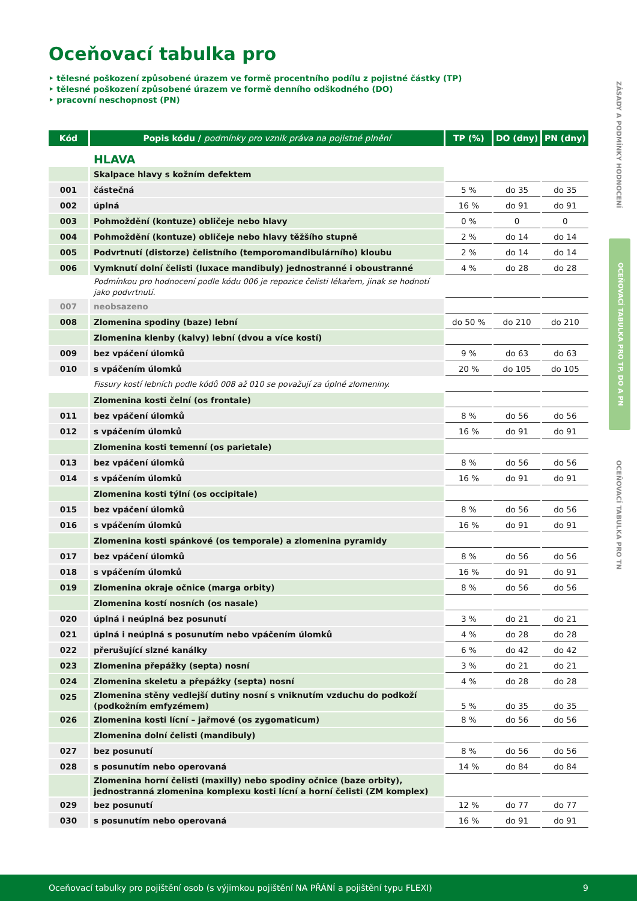Oceňovací tabulka pro
‣ tělesné poškození způsobené úrazem ve formě procentního podílu z pojistné částky (TP)
‣ tělesné poškození způsobené úrazem ve formě denního odškodného (DO)
‣ pracovní neschopnost (PN)
| Kód | Popis kódu / podmínky pro vznik práva na pojistné plnění | TP (%) | DO (dny) | PN (dny) |
| --- | --- | --- | --- | --- |
| | HLAVA | | | |
| | Skalpace hlavy s kožním defektem | | | |
| 001 | částečná | 5 % | do 35 | do 35 |
| 002 | úplná | 16 % | do 91 | do 91 |
| 003 | Pohmoždění (kontuze) obličeje nebo hlavy | 0 % | 0 | 0 |
| 004 | Pohmoždění (kontuze) obličeje nebo hlavy těžšího stupně | 2 % | do 14 | do 14 |
| 005 | Podvrtnutí (distorze) čelistního (temporomandibulárního) kloubu | 2 % | do 14 | do 14 |
| 006 | Vymknutí dolní čelisti (luxace mandibuly) jednostranné i oboustranné | 4 % | do 28 | do 28 |
| | Podmínkou pro hodnocení podle kódu 006 je repozice čelisti lékařem, jinak se hodnotí jako podvrtnutí. | | | |
| 007 | neobsazeno | | | |
| 008 | Zlomenina spodiny (baze) lební | do 50 % | do 210 | do 210 |
| | Zlomenina klenby (kalvy) lební (dvou a více kostí) | | | |
| 009 | bez vpáčení úlomků | 9 % | do 63 | do 63 |
| 010 | s vpáčením úlomků | 20 % | do 105 | do 105 |
| | Fissury kostí lebních podle kódů 008 až 010 se považují za úplné zlomeniny. | | | |
| | Zlomenina kosti čelní (os frontale) | | | |
| 011 | bez vpáčení úlomků | 8 % | do 56 | do 56 |
| 012 | s vpáčením úlomků | 16 % | do 91 | do 91 |
| | Zlomenina kosti temenní (os parietale) | | | |
| 013 | bez vpáčení úlomků | 8 % | do 56 | do 56 |
| 014 | s vpáčením úlomků | 16 % | do 91 | do 91 |
| | Zlomenina kosti týlní (os occipitale) | | | |
| 015 | bez vpáčení úlomků | 8 % | do 56 | do 56 |
| 016 | s vpáčením úlomků | 16 % | do 91 | do 91 |
| | Zlomenina kosti spánkové (os temporale) a zlomenina pyramidy | | | |
| 017 | bez vpáčení úlomků | 8 % | do 56 | do 56 |
| 018 | s vpáčením úlomků | 16 % | do 91 | do 91 |
| 019 | Zlomenina okraje očnice (marga orbity) | 8 % | do 56 | do 56 |
| | Zlomenina kostí nosních (os nasale) | | | |
| 020 | úplná i neúplná bez posunutí | 3 % | do 21 | do 21 |
| 021 | úplná i neúplná s posunutím nebo vpáčením úlomků | 4 % | do 28 | do 28 |
| 022 | přerušující slzné kanálky | 6 % | do 42 | do 42 |
| 023 | Zlomenina přepážky (septa) nosní | 3 % | do 21 | do 21 |
| 024 | Zlomenina skeletu a přepážky (septa) nosní | 4 % | do 28 | do 28 |
| 025 | Zlomenina stěny vedlejší dutiny nosní s vniknutím vzduchu do podkoží (podkožním emfyzémem) | 5 % | do 35 | do 35 |
| 026 | Zlomenina kosti lícní – jařmové (os zygomaticum) | 8 % | do 56 | do 56 |
| | Zlomenina dolní čelisti (mandibuly) | | | |
| 027 | bez posunutí | 8 % | do 56 | do 56 |
| 028 | s posunutím nebo operovaná | 14 % | do 84 | do 84 |
| | Zlomenina horní čelisti (maxilly) nebo spodiny očnice (baze orbity), jednostranná zlomenina komplexu kosti lícní a horní čelisti (ZM komplex) | | | |
| 029 | bez posunutí | 12 % | do 77 | do 77 |
| 030 | s posunutím nebo operovaná | 16 % | do 91 | do 91 |
ZÁSADY A PODMÍNKY HODNOCENÍ
OCEŇOVACÍ TABULKA PRO TP, DO A PN
OCEŇOVACÍ TABULKA PRO TN
Oceňovací tabulky pro pojištění osob (s výjimkou pojištění NA PŘÁNÍ a pojištění typu FLEXI) 9